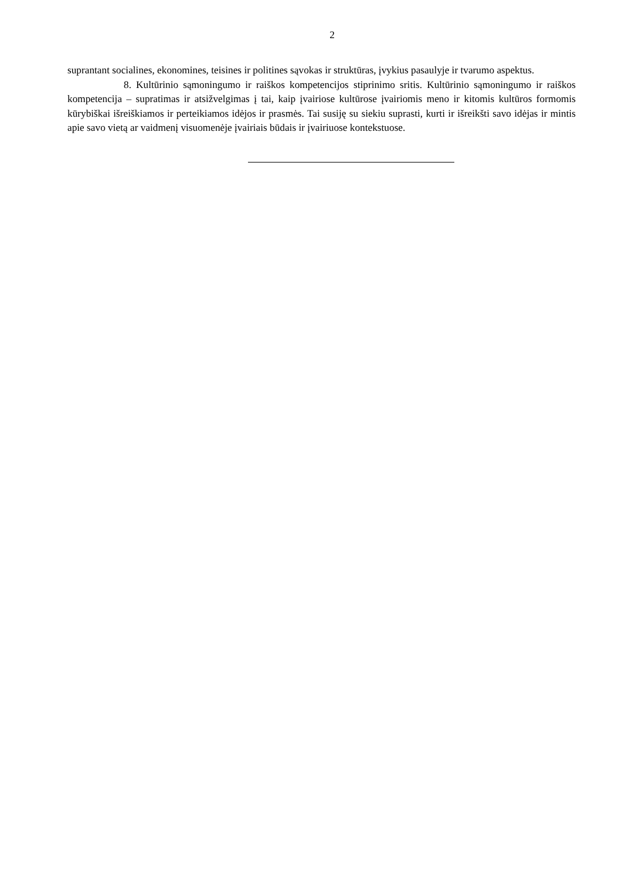2
suprantant socialines, ekonomines, teisines ir politines sąvokas ir struktūras, įvykius pasaulyje ir tvarumo aspektus.
8. Kultūrinio sąmoningumo ir raiškos kompetencijos stiprinimo sritis. Kultūrinio sąmoningumo ir raiškos kompetencija – supratimas ir atsižvelgimas į tai, kaip įvairiose kultūrose įvairiomis meno ir kitomis kultūros formomis kūrybiškai išreiškiamos ir perteikiamos idėjos ir prasmės. Tai susiję su siekiu suprasti, kurti ir išreikšti savo idėjas ir mintis apie savo vietą ar vaidmenį visuomenėje įvairiais būdais ir įvairiuose kontekstuose.